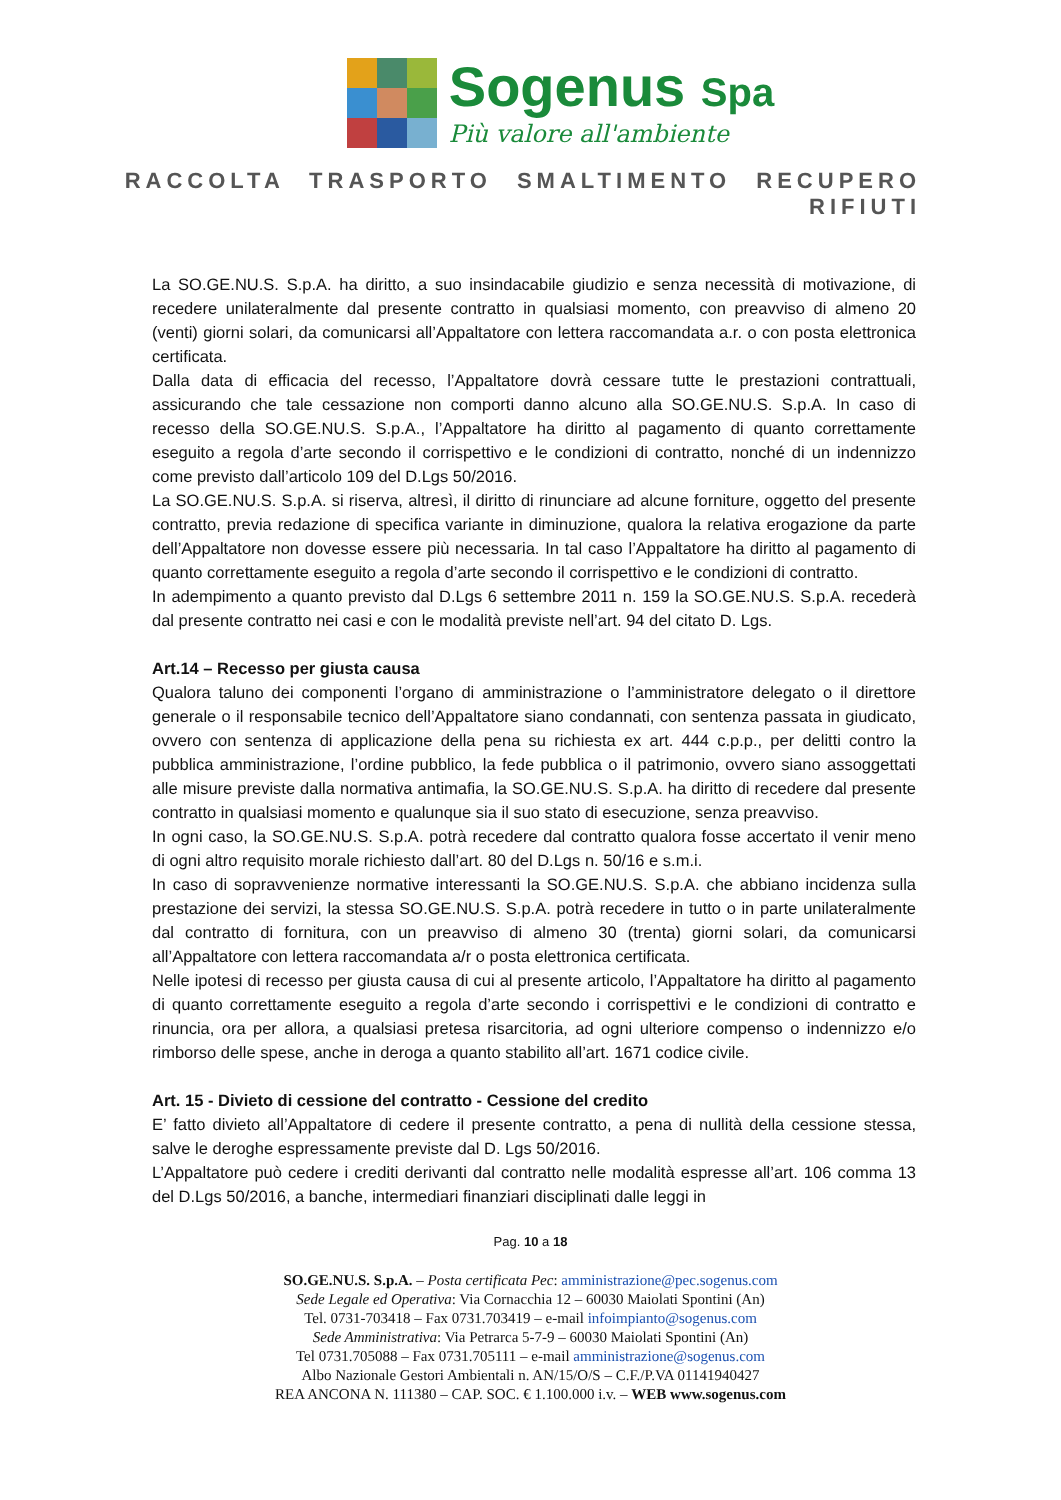Sogenus Spa
Più valore all'ambiente
RACCOLTA TRASPORTO SMALTIMENTO RECUPERO RIFIUTI
La SO.GE.NU.S. S.p.A. ha diritto, a suo insindacabile giudizio e senza necessità di motivazione, di recedere unilateralmente dal presente contratto in qualsiasi momento, con preavviso di almeno 20 (venti) giorni solari, da comunicarsi all’Appaltatore con lettera raccomandata a.r. o con posta elettronica certificata.
Dalla data di efficacia del recesso, l’Appaltatore dovrà cessare tutte le prestazioni contrattuali, assicurando che tale cessazione non comporti danno alcuno alla SO.GE.NU.S. S.p.A. In caso di recesso della SO.GE.NU.S. S.p.A., l’Appaltatore ha diritto al pagamento di quanto correttamente eseguito a regola d’arte secondo il corrispettivo e le condizioni di contratto, nonché di un indennizzo come previsto dall’articolo 109 del D.Lgs 50/2016.
La SO.GE.NU.S. S.p.A. si riserva, altresì, il diritto di rinunciare ad alcune forniture, oggetto del presente contratto, previa redazione di specifica variante in diminuzione, qualora la relativa erogazione da parte dell’Appaltatore non dovesse essere più necessaria. In tal caso l’Appaltatore ha diritto al pagamento di quanto correttamente eseguito a regola d’arte secondo il corrispettivo e le condizioni di contratto.
In adempimento a quanto previsto dal D.Lgs 6 settembre 2011 n. 159 la SO.GE.NU.S. S.p.A. recederà dal presente contratto nei casi e con le modalità previste nell’art. 94 del citato D. Lgs.
Art.14 – Recesso per giusta causa
Qualora taluno dei componenti l’organo di amministrazione o l’amministratore delegato o il direttore generale o il responsabile tecnico dell’Appaltatore siano condannati, con sentenza passata in giudicato, ovvero con sentenza di applicazione della pena su richiesta ex art. 444 c.p.p., per delitti contro la pubblica amministrazione, l’ordine pubblico, la fede pubblica o il patrimonio, ovvero siano assoggettati alle misure previste dalla normativa antimafia, la SO.GE.NU.S. S.p.A. ha diritto di recedere dal presente contratto in qualsiasi momento e qualunque sia il suo stato di esecuzione, senza preavviso.
In ogni caso, la SO.GE.NU.S. S.p.A. potrà recedere dal contratto qualora fosse accertato il venir meno di ogni altro requisito morale richiesto dall’art. 80 del D.Lgs n. 50/16 e s.m.i.
In caso di sopravvenienze normative interessanti la SO.GE.NU.S. S.p.A. che abbiano incidenza sulla prestazione dei servizi, la stessa SO.GE.NU.S. S.p.A. potrà recedere in tutto o in parte unilateralmente dal contratto di fornitura, con un preavviso di almeno 30 (trenta) giorni solari, da comunicarsi all’Appaltatore con lettera raccomandata a/r o posta elettronica certificata.
Nelle ipotesi di recesso per giusta causa di cui al presente articolo, l’Appaltatore ha diritto al pagamento di quanto correttamente eseguito a regola d’arte secondo i corrispettivi e le condizioni di contratto e rinuncia, ora per allora, a qualsiasi pretesa risarcitoria, ad ogni ulteriore compenso o indennizzo e/o rimborso delle spese, anche in deroga a quanto stabilito all’art. 1671 codice civile.
Art. 15 - Divieto di cessione del contratto - Cessione del credito
E’ fatto divieto all’Appaltatore di cedere il presente contratto, a pena di nullità della cessione stessa, salve le deroghe espressamente previste dal D. Lgs 50/2016.
L’Appaltatore può cedere i crediti derivanti dal contratto nelle modalità espresse all’art. 106 comma 13 del D.Lgs 50/2016, a banche, intermediari finanziari disciplinati dalle leggi in
Pag. 10 a 18
SO.GE.NU.S. S.p.A. – Posta certificata Pec: amministrazione@pec.sogenus.com
Sede Legale ed Operativa: Via Cornacchia 12 – 60030 Maiolati Spontini (An)
Tel. 0731-703418 – Fax 0731.703419 – e-mail infoimpianto@sogenus.com
Sede Amministrativa: Via Petrarca 5-7-9 – 60030 Maiolati Spontini (An)
Tel 0731.705088 – Fax 0731.705111 – e-mail amministrazione@sogenus.com
Albo Nazionale Gestori Ambientali n. AN/15/O/S – C.F./P.VA 01141940427
REA ANCONA N. 111380 – CAP. SOC. € 1.100.000 i.v. – WEB www.sogenus.com